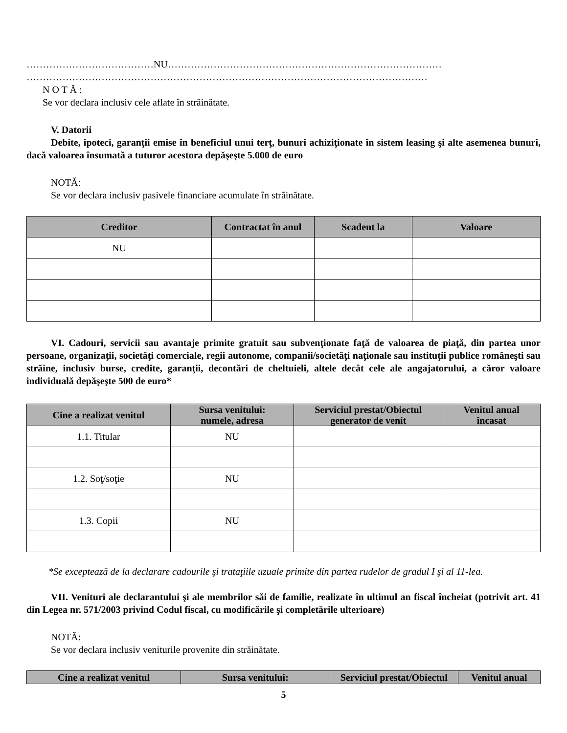…………………………………NU…………………………………………………………………………
……………………………………………………………………………………………………………
N O T Ă :
Se vor declara inclusiv cele aflate în străinătate.
V. Datorii
Debite, ipoteci, garanţii emise în beneficiul unui terţ, bunuri achiziţionate în sistem leasing şi alte asemenea bunuri, dacă valoarea însumată a tuturor acestora depăşeşte 5.000 de euro
NOTĂ:
Se vor declara inclusiv pasivele financiare acumulate în străinătate.
| Creditor | Contractat în anul | Scadent la | Valoare |
| --- | --- | --- | --- |
| NU | | | |
VI. Cadouri, servicii sau avantaje primite gratuit sau subvenţionate faţă de valoarea de piaţă, din partea unor persoane, organizaţii, societăţi comerciale, regii autonome, companii/societăţi naţionale sau instituţii publice româneşti sau străine, inclusiv burse, credite, garanţii, decontări de cheltuieli, altele decât cele ale angajatorului, a căror valoare individuală depăşeşte 500 de euro*
| Cine a realizat venitul | Sursa venitului: numele, adresa | Serviciul prestat/Obiectul generator de venit | Venitul anual încasat |
| --- | --- | --- | --- |
| 1.1. Titular | NU | | |
| 1.2. Soţ/soţie | NU | | |
| 1.3. Copii | NU | | |
*Se exceptează de la declarare cadourile şi trataţiile uzuale primite din partea rudelor de gradul I şi al 11-lea.
VII. Venituri ale declarantului şi ale membrilor săi de familie, realizate în ultimul an fiscal încheiat (potrivit art. 41 din Legea nr. 571/2003 privind Codul fiscal, cu modificările şi completările ulterioare)
NOTĂ:
Se vor declara inclusiv veniturile provenite din străinătate.
| Cine a realizat venitul | Sursa venitului: | Serviciul prestat/Obiectul | Venitul anual |
| --- | --- | --- | --- |
5